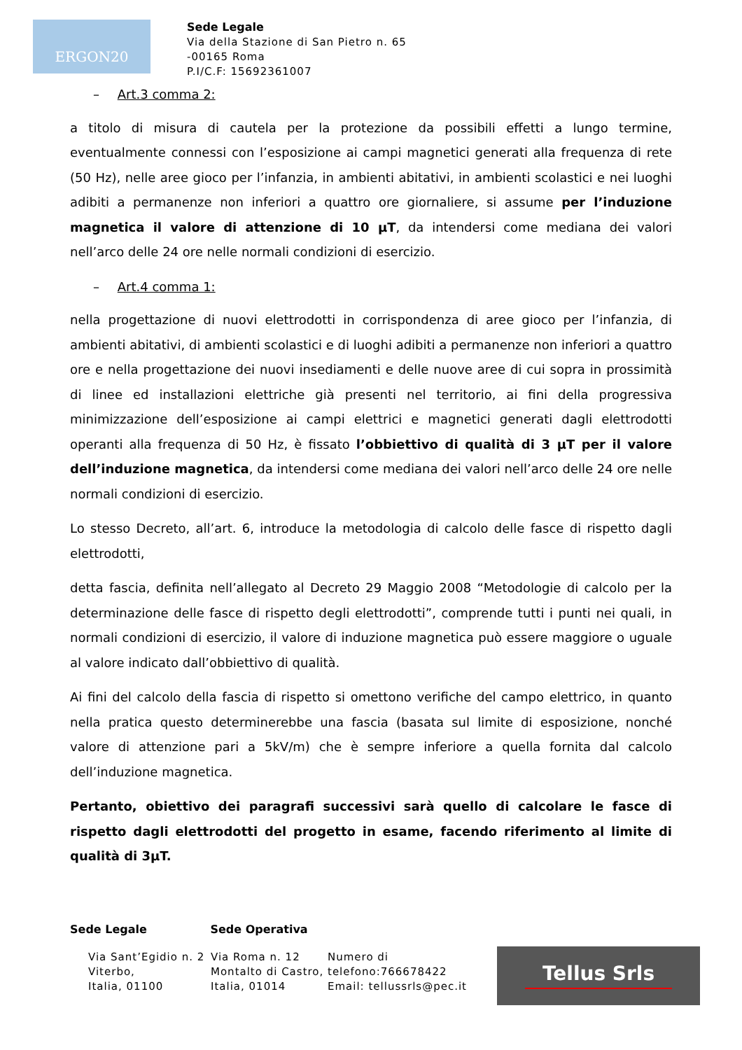ERGON20
Sede Legale
Via della Stazione di San Pietro n. 65
-00165 Roma
P.I/C.F: 15692361007
– Art.3 comma 2:
a titolo di misura di cautela per la protezione da possibili effetti a lungo termine, eventualmente connessi con l’esposizione ai campi magnetici generati alla frequenza di rete (50 Hz), nelle aree gioco per l’infanzia, in ambienti abitativi, in ambienti scolastici e nei luoghi adibiti a permanenze non inferiori a quattro ore giornaliere, si assume per l’induzione magnetica il valore di attenzione di 10 μT, da intendersi come mediana dei valori nell’arco delle 24 ore nelle normali condizioni di esercizio.
– Art.4 comma 1:
nella progettazione di nuovi elettrodotti in corrispondenza di aree gioco per l’infanzia, di ambienti abitativi, di ambienti scolastici e di luoghi adibiti a permanenze non inferiori a quattro ore e nella progettazione dei nuovi insediamenti e delle nuove aree di cui sopra in prossimità di linee ed installazioni elettriche già presenti nel territorio, ai fini della progressiva minimizzazione dell’esposizione ai campi elettrici e magnetici generati dagli elettrodotti operanti alla frequenza di 50 Hz, è fissato l’obbiettivo di qualità di 3 μT per il valore dell’induzione magnetica, da intendersi come mediana dei valori nell’arco delle 24 ore nelle normali condizioni di esercizio.
Lo stesso Decreto, all’art. 6, introduce la metodologia di calcolo delle fasce di rispetto dagli elettrodotti,
detta fascia, definita nell’allegato al Decreto 29 Maggio 2008 “Metodologie di calcolo per la determinazione delle fasce di rispetto degli elettrodotti”, comprende tutti i punti nei quali, in normali condizioni di esercizio, il valore di induzione magnetica può essere maggiore o uguale al valore indicato dall’obbiettivo di qualità.
Ai fini del calcolo della fascia di rispetto si omettono verifiche del campo elettrico, in quanto nella pratica questo determinerebbe una fascia (basata sul limite di esposizione, nonché valore di attenzione pari a 5kV/m) che è sempre inferiore a quella fornita dal calcolo dell’induzione magnetica.
Pertanto, obiettivo dei paragrafi successivi sarà quello di calcolare le fasce di rispetto dagli elettrodotti del progetto in esame, facendo riferimento al limite di qualità di 3μT.
Sede Legale Sede Operativa
Via Sant’Egidio n. 2
Viterbo,
Italia, 01100
Via Roma n. 12
Montalto di Castro,
Italia, 01014
Numero di
telefono:766678422
Email: tellussrls@pec.it
Tellus Srls